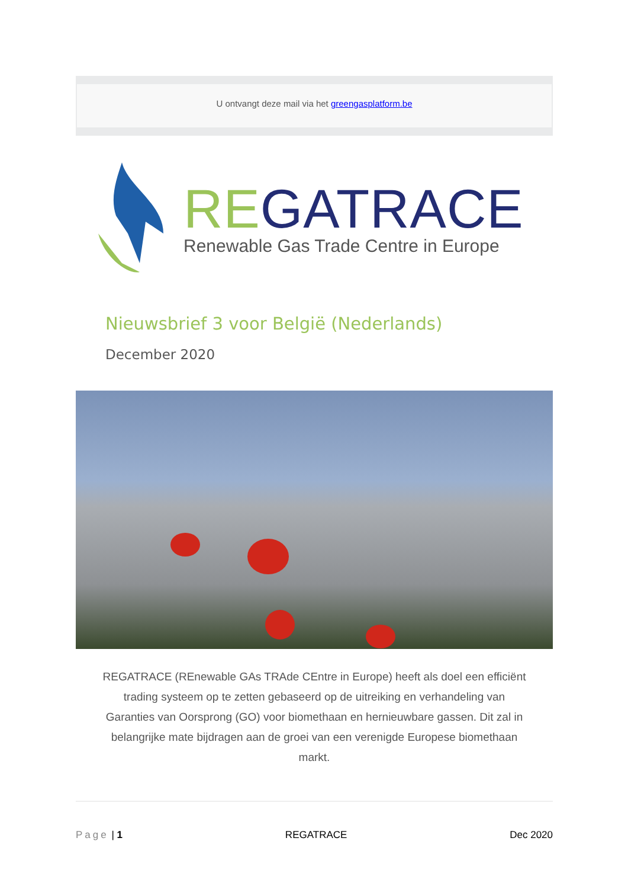U ontvangt deze mail via het greengasplatform.be
REGATRACE
Renewable Gas Trade Centre in Europe
Nieuwsbrief 3 voor België (Nederlands)
December 2020
REGATRACE (REnewable GAs TRAde CEntre in Europe) heeft als doel een efficiënt trading systeem op te zetten gebaseerd op de uitreiking en verhandeling van Garanties van Oorsprong (GO) voor biomethaan en hernieuwbare gassen. Dit zal in belangrijke mate bijdragen aan de groei van een verenigde Europese biomethaan markt.
Page | 1 REGATRACE Dec 2020